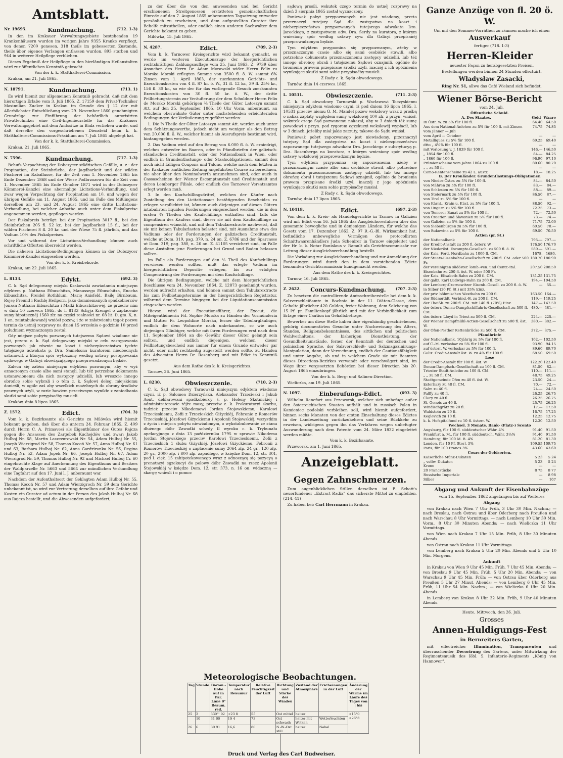Amtsblatt.
Nr. 19695. Kundmachung. (712. 1-3)
In den im Krakauer Verwaltungsgebiete bestehenden 19 Krankenhäusern wurden im vorigen Jahre 9355 Kranke verpflegt, von denen 7200 genesen, 318 theils im gebesserten Zustande, theils über eigenes Verlangen entlassen wurden, 893 starben und 944 in weiterer Heilpflege verblieben.
Dieses Ergebniß der Heilpflege in den hierländigen Heilanstalten wird zur öffentlichen Kenntniß gebracht.
Von der k. k. Statthalterei-Commission.
Krakau, am 21. Juli 1865.
N. 18791. Kundmachung. (713. 1)
Es wird hiemit zur allgemeinen Kenntniß gebracht, daß mit dem hierortigen Erlaße vom 3. Juli 1865, Z. 17159 dem Privat-Techniker Maximilian Zucker in Krakau im Grunde des § 12 der mit Allerhöchster Entschließung vom 29. November 1860 genehmigten Grundzüge zur Einführung der behördlich autorisirten Privattechniker eine Civil-Ingenieurstelle für das Krakauer Verwaltungsgebiet mit dem Amtssitze in Biala verliehen wurde, und daß derselbe den vorgeschriebenen Diensteid beim k. k. Statthalterei-Commissions-Präsidium am 7. Juli 1865 abgelegt hat.
Von der k. k. Statthalterei-Commission.
Krakau, 21. Juli 1865.
N. 7596. Kundmachung. (717. 1-3)
Behufs Verpachtung der Dobczycer städtischen Gefälle, u. z.: der Propination, der Steinbrüche, der Jagdbarkeit und der wilden Fischerei im Rabaflusse, für die Zeit vom 1. November 1865 bis Ende Dezember 1868 und der Wiese Podbrzozowa für die Zeit vom 1. November 1865 bis Ende October 1871 wird in der Dobczycer Kämmerei-Kanzlei eine abermalige Licitations-Verhandlung, und zwar wegen Verpachtung der Propination am 10. und wegen der übrigen Gefälle am 11. August 1865, und im Falle des Mißlingens derselben am 23. und 24. August 1865 eine dritte Licitations-Verhandlung, bei welcher Anbothe auch unter dem Fiskalpreise angenommen werden, gepflogen werden.
Der Fiskalpreis beträgt: bei der Propination 3017 fl., bei den Steinbrüchen 205 fl. 52 kr., bei der Jagdbarkeit 15 fl., bei der wilden Fischerei 8 fl. 20 kr. und der Wiese 75 fl. jährlich, und das Vadium 10% des Fiskalpreises.
Vor und während der Licitations-Verhandlung können auch schriftliche Offerten überreicht werden.
Die näheren Licitations-Bedingungen können in der Dobczycer Kämmerei-Kanzlei eingesehen werden.
Von der k. k. Kreisbehörde.
Krakau, am 22. Juli 1865.
L. 8133. Edykt. (692. 3)
C. k. Sąd delegowany miejski Krakowski zawiadamia niniejszym edyktem p. Nathana Eibuschitza, Manassego Eibuschitza, Enocha Eibuschitza, Freidel Rothblum, Marię Anisfeld, Bailę Birnbaum, Rojsę Freund i Rachlę Heilporn, jako domniemanych spadkobierców Jonasa Nathana Eibuschitza i Małki Eibuschitzowéj, że przeciw nim w dniu 10 czerwca 1865, do l. 8133 Schyja Krengel o zapłacenie sumy hipotecznéj 1560 złr. na części realności nr. 68 lit. D, gm. X, n. 1 on. zaintabulowanéj wniósł pozew, i że w załatwieniu tegoż pozwu termin do ustnéj rozprawy na dzień 15 września o godzinie 10 przed południem wyznaczonym został.
Gdy miejsce pobytu pozwanych tutejszemu Sądowi wiadome nie jest, przeto c. k. Sąd delegowany miejski w celu zastępowania pozwanych jak równie na koszt i niebezpieczeństwo tychże tutejszego adwokata p. Dra. Samelsona kuratorem nieobecnych ustanowił, z którym spór wytoczony według ustawy postępowania sądowego w Galicyi obowiązującego przeprowadzonym będzie.
Zaleca się zatém niniejszym edyktem pozwanym, aby w wyż oznaczonym czasie albo sami stanęli, lub téż potrzebne dokumenta ustanowionemu dla nich zastępcy udzielili, lub wreszcie innego obrońcę sobie wybrali i o tém c. k. Sądowi deleg. miejskiemu donieśli, w ogóle zaś aby wszelkich możebnych do obrony środków prawnych użyli, w razie bowiem przeciwnym wynikłe z zaniedbania skutki sami sobie przypisaćby musieli.
Kraków, dnia 8 lipca 1865.
Z. 1572. Edict. (704. 3)
Vom k. k. Bezirksamte als Gerichte zu Milówka wird hiemit bekannt gegeben, daß über die unterm 24. Februar 1865, Z. 409 durch Herrn C. A. Primavesi als Eigenthümer des Gutes Rajcza gegen die Ansassen des Zargebek Kuchejdów und zwar: Jakob Hulboj Nr. 68, Martin Laszczurowski Nr. 54, Adam Hulboj Nr. 55, Joseph Wierzigrod Nr. 58, Thomas Kocoń Nr. 57, Anna Hulboj Nr. 61 und 63, Barbara Hulboj Nr. 62, Anna Gardzizonka Nr. 56, Regina Hulboj Nr. 52, Adam Jopek Nr. 66, Joseph Hulboj Nr. 67, Adam Wierzigrod Nr. 59, Thomas Hulboj Nr. 92 und Michael Hulboj Cr. 60 eingebrachte Klage auf Anerkennung des Eigenthums und Besitzes der Waldparzelle Nr. 5663 und 5664 zur mündlichen Verhandlung eine Tagfahrt auf den 17. Juni l. J. anberaumt war.
Nachdem der Aufenthaltsort der Geklagten Adam Hulboj Nr. 55, Thomas Kocoń Nr. 57 und Adam Wierzigroch Nr. 59 dem Gerichte unbekannt ist, so wird zur Vertretung derselben auf ihre Gefahr und Kosten ein Curator ad actum in der Person des Jakob Hulboj Nr. 68 aus Rajcza bestellt, und die Abwesenden aufgefordert,
zu der über die von den anwesenden und bei Gericht erschienenen Streitgenossen erstatteten gemeinschaftlichen Einrede auf den 7. August 1865 anberaumten Tagsatzung entweder persönlich zu erscheinen, und dem aufgestellten Curator ihre Behelfe mitzutheilen, oder endlich einen anderen Sachwalter dem Gerichte bekannt zu geben.
Milówka, 15. Juli 1865.
N. 4287. Edict. (709. 2-3)
Vom k. k. Tarnower Kreisgerichte wird bekannt gemacht, es werde im weiteren Executionszuge der hiergerichtlichen rechtskräftigen Zahlungsauflage vom 25. Juni 1863, Z. 9739 über Ansuchen des Herrn Dr. Adam Morawski wider Herrn Felix zu Morsko Morski erflegten Summe von 3500 fl. ö. W. sammt 6% Zinsen vom 1. April 1863, der zuerkannten Gerichts- und Executionskosten von 4 fl. 87 kr. ö. W., 31 fl. 12 kr., 39 fl. 25½ kr., 156 fl. 30 kr., so wie der für das vorliegende Gesuch zuerkannten Executionskosten von 30 fl. 50 kr. ö. W., der dritte Feilbietungstermin zur Veräußerung der dem Schuldner Herrn Felix de Morsko Morski gehörigen ⅔ Theile der Güter Latoszyn sammt Att. auf den 25. September 1865, 10 Uhr Vorm. anberaumt, an welchem oberwähnte Güter unter nachstehenden erleichternden Bedingungen der Veräußerung zugeführt werden:
1. Die ⅔ Theile der Güter Latoszyn sammt Att. werden auch unter dem Schätzungswerthe, jedoch nicht um weniger als den Betrag von 20.000 fl. ö. W., welcher hiemit als Ausrufspreis bestimmt wird, hintangegeben werden.
2. Das Vadium wird auf den Betrag von 6.000 fl. ö. W. erniedrigt, welches entweder im Baaren, oder in Pfandbriefen der galizisch-ständischen Creditanstalt, oder der Nationalbank in Wien, oder endlich in Grundentlastungs- oder Staatsobligationen, sammt den noch nicht fälligen Coupons und Talons, welche nach dem letzten in der Krakauer ämtlichen Zeitung angeführten Course zu berechnen, nie aber über den Nominalwerth anzunehmen sind, oder auch in Cassascheinen der Wiener Escomptanstalt und Creditanstalt und deren Lemberger Filiale, oder endlich des Tarnower Versatzamtes erlegt werden muß.
3. In den Kaufschillingsdrittel, welchen der Käufer nach Zustellung des den Licitationsact bestätigenden Bescheides zu erlegen verpflichtet ist, können auch diejenigen auf diesen Gütern intabulirten liquiden Forderungen eingerechnet werden, die in den ersten ⅔ Theilen des Kaufschillings enthalten sind, falls die Eigenthum des Käufers sind, dieser sie mit dem Kaufschillinge zu compensiren wünscht, und mit dem Tabularextracte nachweist, daß sie mit keinen Tabularlasten belastet sind, mit Ausnahme etwa des Vadiums oder der Forderungen der galizischen Creditanstalt, welche ut Dom. 319, pag. 379, n. 24 on. Z. 6786 und der Sparcasse ut Dom. 319, pag. 380, n. 26 on. Z. 41105 versichert sind, im Falle diese Anstalten jene Forderungen bei Grund und Boden belassen sollten.
Im Falle als Forderungen auf den ⅓ Theil des Kaufschillings verwiesen werden sollten, muß das erlegte Vadium im hiergerichtlichen Depositie erliegen, bis zur erfolgten Compensirung der Forderungen mit dem Kaufschillinge.
Die übrigen Bedingungen, welche mit dem hiergerichtlichen Beschlusse vom 24. November 1864, Z. 12873 genehmigt wurden, werden aufrecht erhalten, und können sammt dem Tabularextracte bis zum Feilbietungstermine in der hiergerichtlichen Registratur, während dem Termine hingegen bei der Liquidationscommission eingesehen werden.
Hievon wird der Executionsführer, der Execut, die Miteigenthümerin Frl. Sophie Morska zu Händen der Vormünderin und Mutter Fr. Leopoldine Morska, ferner die Tabulargläubiger, endlich die dem Wohnorte nach unbekannten, so wie auch diejenigen Gläubiger, welche mit ihren Forderungen erst nach dem 11. September 1864 an die Gewähr dieser Güter gelangt sein sollten, und endlich diejenigen, welchen dieser Feilbietungsbescheid aus immer für einem Grunde entweder gar nicht, oder nicht rechtzeitig zugestellt werden sollte, zu Händen des Advocaten Herrn Dr. Rosenberg und mit Edict in Kenntniß gesetzt.
Aus dem Rathe des k. k. Kreisgerichtes.
Tarnow, 26. Juni 1865.
L. 8230. Obwieszczenie. (710. 2-3)
C. k. Sąd obwodowy Tarnowski niniejszym edyktem wiadomo czyni, iż p. Salomea Dzierzyńska, Aleksander Trzecieski i Jakub Aent, deklarowani spadkobiercy ś. p. Heleny Skotnickiéj i administratorowie téjże masy, przeciw c. k. Prokuratoryi skarbu, tudzież przeciw Nikodemowi Jordan Stojowskiemu, Karolowi Trzecieskiemu, Zofii z Trzecieskich Giżyckiéj, Febronie z Romerów Trzecieskiéj, Józefowi Giżyckiemu i Apolonii Stojowskiéj, wszystkim z życia i miejsca pobytu niewiadomym, o wykstabulowanie ze stanu dłużnego dóbr Zawadki schedy II wyroku c. k. Trybunału apelacyjnego z dnia 13 października 1795 w sprawie Nikodema Jordan Stojowskiego przeciw Karolowi Trzecieskiemu, Zofii z Trzecieskich 1 ślubu Giżyckiéj, Józefowi Giżyckiemu, Febronii z Romerów Trzecieskiéj o zapłacenie sumy 2064 złp. 24 gr., 120 złp. 20 gr., 2000 złp. i 800 złp. zapadłego, w księdze Dom. 12, str. 301, pod l. cięż. 15 zahipotekowanego wraz z odnoszącą się pozycyą o prenotacyi egzekucyi do połowy dóbr Zawadki na rzecz Apolonii Stojowskiéj w księdze Dom. 12, str. 373, n. 16 on. widoczną — skargę wniesli i o pomoc
sądową prosili, wskutek czego termin do ustnéj rozprawy na dzień 3 sierpnia 1865 został wyznaczony.
Ponieważ pobyt przypozwanych nie jest wiadomy, przeto przeznaczył tutejszy Sąd dla zastępstwa na koszt i niebezpieczeństwo przypozwanych tutejszego adwokata Dra. Jarockiego, z zastępstwem adw. Dra. Serdy na kuratora, z którym wniesiony spór według ustawy cyw. dla Galicyi przepisanéj przeprowadzonym będzie.
Tym edyktem przypomina się przypozwanym, ażeby w przeznaczonym czasie albo się sami osobiście stawili, albo potrzebne dokumenta przeznaczonemu zastępcy udzielili, lub téż innego obrońcę obrali i tutejszemu Sądowi oznajmili, ogólnie do bronienia prawem przepisane środki użyli, inaczéj z ich opóźnienia wynikające skutki sami sobie przypisaćby musieli.
Z Rady c. k. Sądu obwodowego.
Tarnów, dnia 14 czerwca 1865.
L. 10531. Obwieszczenie. (711. 2-3)
C. k. Sąd obwodowy Tarnowski p. Wacławowi Toczyskiemu niniejszym edyktem wiadomo czyni, iż pod dniem 16 lipca 1865, l. 10531 przeciw niemu O. M. Mandel pozew wekslowy wraz z prośbą o nakaz zapłaty względem sumy wekslowéj 100 złr. z przyn. wniósł, wskutek czego Sąd pozwanemu nakazał, aby w 3 dniach téż sumę powodowi z przyn. pod rygorem egzekucyi wekslowéj wypłacił, lub w 3 dniach, jeżeliby miał jakie zarzuty, takowe do Sądu wniósł.
Ponieważ pobyt zapozwanego jest niewiadomy, przeznaczył tutejszy Sąd dla zastępstwa na koszt i niebezpieczeństwo zapozwanego tutejszego adwokata Dra. Jarockiego z substytucyą p. Dra. Rosenberga na kuratora, z którym wniesiony spór według ustawy wekslowéj przeprowadzonym będzie.
Tym edyktem przypomina się zapozwanemu, ażeby w przeznaczonym czasie albo sam osobiście stawił, albo potrzebne dokumenta przeznaczonemu zastępcy udzielił, lub téż innego obrońcę obrał i tutejszemu Sądowi oznajmił, ogólnie do bronienia prawem przepisane środki użył, inaczéj z jego opóźnienia wynikające skutki sam sobie przypisaćby musiał.
Z Rady c. k. Sądu obwodowego.
Tarnów, dnia 17 lipca 1865.
N. 10418. Edict. (697. 2-3)
Von dem k. k. Kreis- als Handelsgerichte in Tarnow in Galizien wird mit Edict vom 16. Juli 1865 das Ausgleichsverfahren über das gesammte bewegliche und in denjenigen Ländern, für welche das Gesetz vom 17. Dezember 1862, Z. 97 R.-G.-Bl. Wirksamkeit hat, befindliche unbewegliche Vermögen des protocollirten Schnittwaarenhändlers Juda Schenirer in Tarnow eingeleitet und der Hr. k. k. Notar Bonislaus v. Ramult als Gerichtscommissär zur Leitung dieser Ausgleichsverhandlung bestellt.
Die Vorladung zur Ausgleichsverhandlung und zur Anmeldung der Forderungen wird durch den in dem vorstehenden Edicte benannten Gerichtscommissär kundgemacht werden.
Aus dem Rathe des k. k. Kreisgerichtes.
Tarnow, 16. Juli 1865.
Z. 2622. Concurs-Kundmachung. (707. 2-3)
Zu besetzen die controllirende Amtsschreiberstelle bei dem k. k. Salzverschleißamte in Bochnia in der 11. Diäten-Classe, dem Gehalte jährlicher 420 Gulden, freier Wohnung, dem Salzbezug von 15 Pf. pr. Familienkopf jährlich und mit der Verbindlichkeit zum Erlage einer Caution im Gehaltsbetrage.
Bewerber um diese Stelle haben ihre eigenhändig geschriebenen, gehörig documentirten Gesuche unter Nachweisung des Alters, Standes, Religionsbekenntnisses, des sittlichen und politischen Wohlverhaltens, der bisherigen Dienstleistung, der Gesundheitsumstände, ferner der Kenntniß der deutschen und polnischen Sprache, der Salzverschleiß- und Salzmagazinirungs-Manipulation, dann der Verrechnung, endlich der Cautionsfähigkeit und unter Angabe, ob und in welchem Grade sie mit Beamten dieses Directions-Bezirkes verwandt oder verschwägert sind, im Wege ihrer vorgesetzten Behörden bei dieser Direction bis 20. August 1865 einzubringen.
Von der k. k. Berg- und Salinen-Direction.
Wieliczka, am 19. Juli 1865.
N. 1097. Einberufungs-Edict. (693. 3)
Wilhelm Renefort aus Przeworsk, welcher sich unbefugt außer den österreichischen Staaten aufhält und in russisch Polen in Kamieniec podolski verbleiben soll, wird hiemit aufgefordert, binnen sechs Monaten von der ersten Einschaltung dieses Edictes in der Landeszeitung zurückzukehren und seine Rückkehr zu erweisen, widrigens gegen ihn das Verfahren wegen unbefugter Auswanderung nach dem Patente vom 24. März 1832 eingeleitet werden müßte.
Vom k. k. Bezirksamte.
Przeworsk, am 1. Juni 1865.
Anzeigeblatt.
Gegen Zahnschmerzen.
Zum augenblicklichen Stillen derselben ist F. Schott's neuerfundener „Extract Radix“ das sicherste Mittel zu empfehlen. (214. 41)
Zu haben bei: Carl Herrmann in Krakau.
Ganze Anzüge von fl. 20 ö. W.
Um mit den Sommer-Vorräthen zu räumen mache ich einen
Ausverkauf
fertiger (718. 1-3)
Herren-Kleider
neuester Façon zu herabgesetzten Preisen.
Bestellungen werden binnen 24 Stunden effectuirt.
Władysław Zasacki,
Ring Nr. 51, allwo das Café Wieland sich befindet.
Wiener Börse-Bericht
vom 24. Juli.
| Öffentliche Schuld. | | |
| --- | --- | --- |
| A. Des Staates. | Geld | Waare |
| In Östr. W. zu 5% für 100 fl. | 64.40 | 64.50 |
| Aus dem National-Anlehen zu 5% für 100 fl. mit Zinsen vom Jänner — Juli | 74.75 | 74.85 |
| vom April — October | — | — |
| Metalliques zu 5% für 100 fl. | 69.25 | 69.40 |
| dtto „ 4½% für 100 fl. | — | — |
| mit Verlosung v. J. 1839 für 100 fl. | 146.— | 146.50 |
| „ 1854 für 100 fl. | 84.— | 84.25 |
| „ 1860 für 100 fl. | 96.90 | 97.10 |
| Prämienscheine vom Jahre 1864 zu 100 fl. | 80.60 | 80.70 |
| „ „ zu 50 fl. | — | — |
| Como-Rentenscheine zu 42 L. austr. | 18.— | 18.25 |
| B. Der Kronländer. Grundentlastungs-Obligationen | | |
| von Nieder-Öster. zu 5% für 100 fl. | 84.— | 84.50 |
| von Mähren zu 5% für 100 fl. | 83.— | 84.— |
| von Schlesien zu 5% für 100 fl. | 88.— | 89.— |
| von Steiermark zu 5% für 100 fl. | 86.50 | 87.— |
| von Tirol zu 5% für 100 fl. | — | — |
| von Kärnt., Krain u. Küst. zu 5% für 100 fl. | 88.50 | 92.— |
| von Ungarn zu 5% für 100 fl. | 72.25 | 73.— |
| von Temeser Banat zu 5% für 100 fl. | 72.— | 72.50 |
| von Croatien und Slavonien zu 5% für 100 fl. | 73.— | 74.— |
| von Galizien zu 5% für 100 fl. | 71.75 | 72.00 |
| von Siebenbürgen zu 5% für 100 fl. | 69.50 | 70.— |
| von Bukowina zu 5% für 100 fl. | 69.50 | 70.50 |
| Actien (pr. St.) | | |
| der Nationalbank | 795.— | 797.— |
| der Kredit-Anstalt zu 200 fl. österr. W. | 176.50 | 176.70 |
| der Niederöst. Escompte-Gesellsch. zu 500 fl. ö. W. | 589.— | 591.— |
| der Kais. Ferd. Nordbahn zu 1000 fl. CM. | 1678. | 1680. |
| der Staats-Eisenbahn-Gesellschaft zu 200 fl. CM. oder 500 Fr. | 180.70 | 180.90 |
| der vereinigten südöster. lomb.-ven. und Centr.-ital. Eisenbahn zu 200 fl. öst. W. oder 500 Fr. | 207.50 | 208.50 |
| der Kais. Elisabeth-Bahn zu 200 fl. CM. | 131.25 | 131.75 |
| der galiz. Karl Ludwigs-Bahn zu 200 fl. CM. | 194.— | 194.50 |
| der Lemberg-Czernowitzer Eisenb.-Gesell. zu 200 fl. ö. W. in Silber (20 Pf. St.) mit 35% Einz. | — | 55.— |
| der priv. böhmischen Westbahn zu 200 fl. | 163.50 | 164.— |
| der Südnorddt. Verbind.-B. zu 200 fl. CM. | 119.— | 119.25 |
| der Theißb. zu 200 fl. CM. mit 140 fl. (70%) Einz. | 147.— | 147.50 |
| der österr. Donau-Dampfschiffahrts-Gesellschaft zu 500 fl. CM. | 480.— | 481.— |
| des österr. Lloyd in Triest zu 500 fl. CM. | 224.— | 225.— |
| der Wiener Dampfmühl-Actien-Gesellschaft zu 500 fl. öst. W. | 380.— | 382.— |
| der Ofen-Pesther Kettenbrücke zu 500 fl. CM. | 372.— | 375.— |
| Pfandbriefe | | |
| der Nationalbank, 10jährig zu 5% für 100 fl. | 102.— | 102.50 |
| auf C.-M. verlosbar zu 5% für 100 fl. | 93.90 | 94.15 |
| auf österr. W. verlosbar zu 5% für 100 fl. | 89.60 | 89.70 |
| Galiz. Credit-Anstalt öst. W. zu 4% für 100 fl. | 68.50 | 69.50 |
| Lose | | |
| der Credit-Anstalt für 100 fl. öst. W. | 122.20 | 122.40 |
| Donau-Dampfsch.-Gesellschaft zu 100 fl. CM. | 81.50 | 82.— |
| Triester Stadt-Anleihe zu 100 fl. CM. | 110.— | 111.— |
| „ „ zu 50 fl. CM. | 48.75 | 49.25 |
| Stadtgemeinde Ofen zu 40 fl. öst. W. | 23.50 | 24.— |
| Esterhazy zu 40 fl. CM. | 70.— | 72.— |
| Salm zu 40 fl. | 24.— | 24.50 |
| Palffy zu 40 fl. | 26.25 | 26.75 |
| Clary zu 40 fl. | 26.25 | 26.75 |
| St. Genois zu 40 fl. | 25.75 | 26.25 |
| Windischgrätz zu 20 fl. | 17.— | 17.50 |
| Waldstein zu 20 fl. | 16.75 | 17.25 |
| Keglevich zu 10 fl. | 12.25 | 12.75 |
| k. k. Hofspitalfond zu 10 fl. österr. W. | 12.30 | 12.50 |
| Wechsel. 3 Monate. Bank- (Platz-) Sconto | | |
| Augsburg, für 100 fl. süddeutscher Währ. 4% | 91.40 | 91.50 |
| Frankfurt a. M., für 100 fl. süddeutsch. Währ. 3½% | 91.40 | 91.50 |
| Hamburg, für 100 M. B. 4% | 81.20 | 81.30 |
| London, für 10 Pf. Sterl. 3% | 109.55 | 109.75 |
| Paris, für 100 Francs 3% | 43.60 | 43.60 |
| Cours der Geldsorten. | | |
| Kaiserliche Münz-Dukaten | 5 23 | 5 24 |
| „ vollw. Dukaten | 5 23 | 5 24 |
| Krone | — | — |
| 20 Francstücke | 8 75 | 8 77 |
| Russische Imperiale | — | 8 98 |
| Silber | — | 107 |
Abgang und Ankunft der Eisenbahnzüge
vom 15. September 1862 angefangen bis auf Weiteres
Abgang
von Krakau nach Wien 7 Uhr Früh, 3 Uhr 30 Min. Nachm.; — nach Breslau, nach Ostrau und über Oderberg nach Preußen und nach Warschau 8 Uhr Vormittags; — nach Lemberg 10 Uhr 30 Min. Vorm., 8 Uhr 30 Minuten Abends; — nach Wieliczka 11 Uhr Vormittags.
von Wien nach Krakau 7 Uhr 15 Min. Früh, 8 Uhr 30 Minuten Abends.
von Ostrau nach Krakau 11 Uhr Vormittags.
von Lemberg nach Krakau 5 Uhr 20 Min. Abends und 5 Uhr 10 Min. Morgens.
Ankunft
in Krakau von Wien 9 Uhr 45 Min. Früh, 7 Uhr 45 Min. Abends; — von Breslau 9 Uhr 45 Min. Früh, 5 Uhr 20 Min. Abends; — von Warschau 9 Uhr 45 Min. Früh; — von Ostrau über Oderberg aus Preußen 5 Uhr 27 Minut. Abends; — von Lemberg 6 Uhr 45 Min. Früh, 11 Uhr 54 Min. Nachm.; — von Wieliczka 6 Uhr 20 Min. Abends.
in Lemberg von Krakau 8 Uhr 32 Min. Früh, 9 Uhr 40 Minuten Abends.
Heute, Mittwoch, den 26. Juli.
Grosses
Annen-Huldigungs-Fest
in Bernreiters Garten,
mit effectreicher Illumination, Transparenten und überraschender Decorirung des Gartens, unter Mitwirkung der Regimentsmusik des löbl. 5. Infanterie-Regiments „König von Hannover“.
Meteorologische Beobachtungen.
| Tag | Stunde | Barom.-Höhe auf in Par. Linie 0° Reaum. red. | Temperatur nach Reaumur | Relative Feuchtigkeit der Luft | Richtung und Stärke des Windes | Zustand der Atmosphäre | Erscheinungen in der Luft | Änderung der Wärme im Laufe des Tages von / bis |
| --- | --- | --- | --- | --- | --- | --- | --- | --- |
| 25 | 2 | 330''' 92 | +23 8 | 55 | Ost mittel | heiter | | +15°0 +26°8 |
| | 10 | 31 00 | 19 4 | 73 | Ost schwach | heiter mit Wolken | Wetterleuchten | |
| 26 | 6 | 30 91 | 16,6 | 86 | N.-W.-Ost still | heiter | Nebel | |
Druck und Verlag des Carl Budweiser.